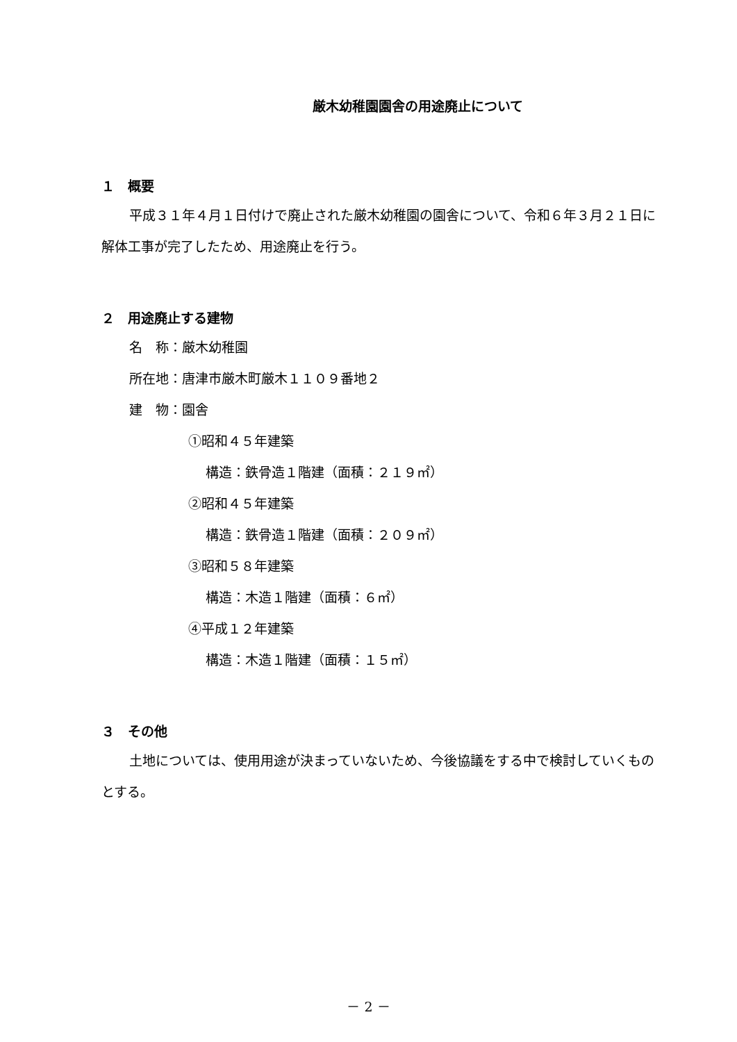厳木幼稚園園舎の用途廃止について
１　概要
平成３１年４月１日付けで廃止された厳木幼稚園の園舎について、令和６年３月２１日に解体工事が完了したため、用途廃止を行う。
２　用途廃止する建物
名　称：厳木幼稚園
所在地：唐津市厳木町厳木１１０９番地２
建　物：園舎
①昭和４５年建築
構造：鉄骨造１階建（面積：２１９㎡）
②昭和４５年建築
構造：鉄骨造１階建（面積：２０９㎡）
③昭和５８年建築
構造：木造１階建（面積：６㎡）
④平成１２年建築
構造：木造１階建（面積：１５㎡）
３　その他
土地については、使用用途が決まっていないため、今後協議をする中で検討していくものとする。
－ 2 －